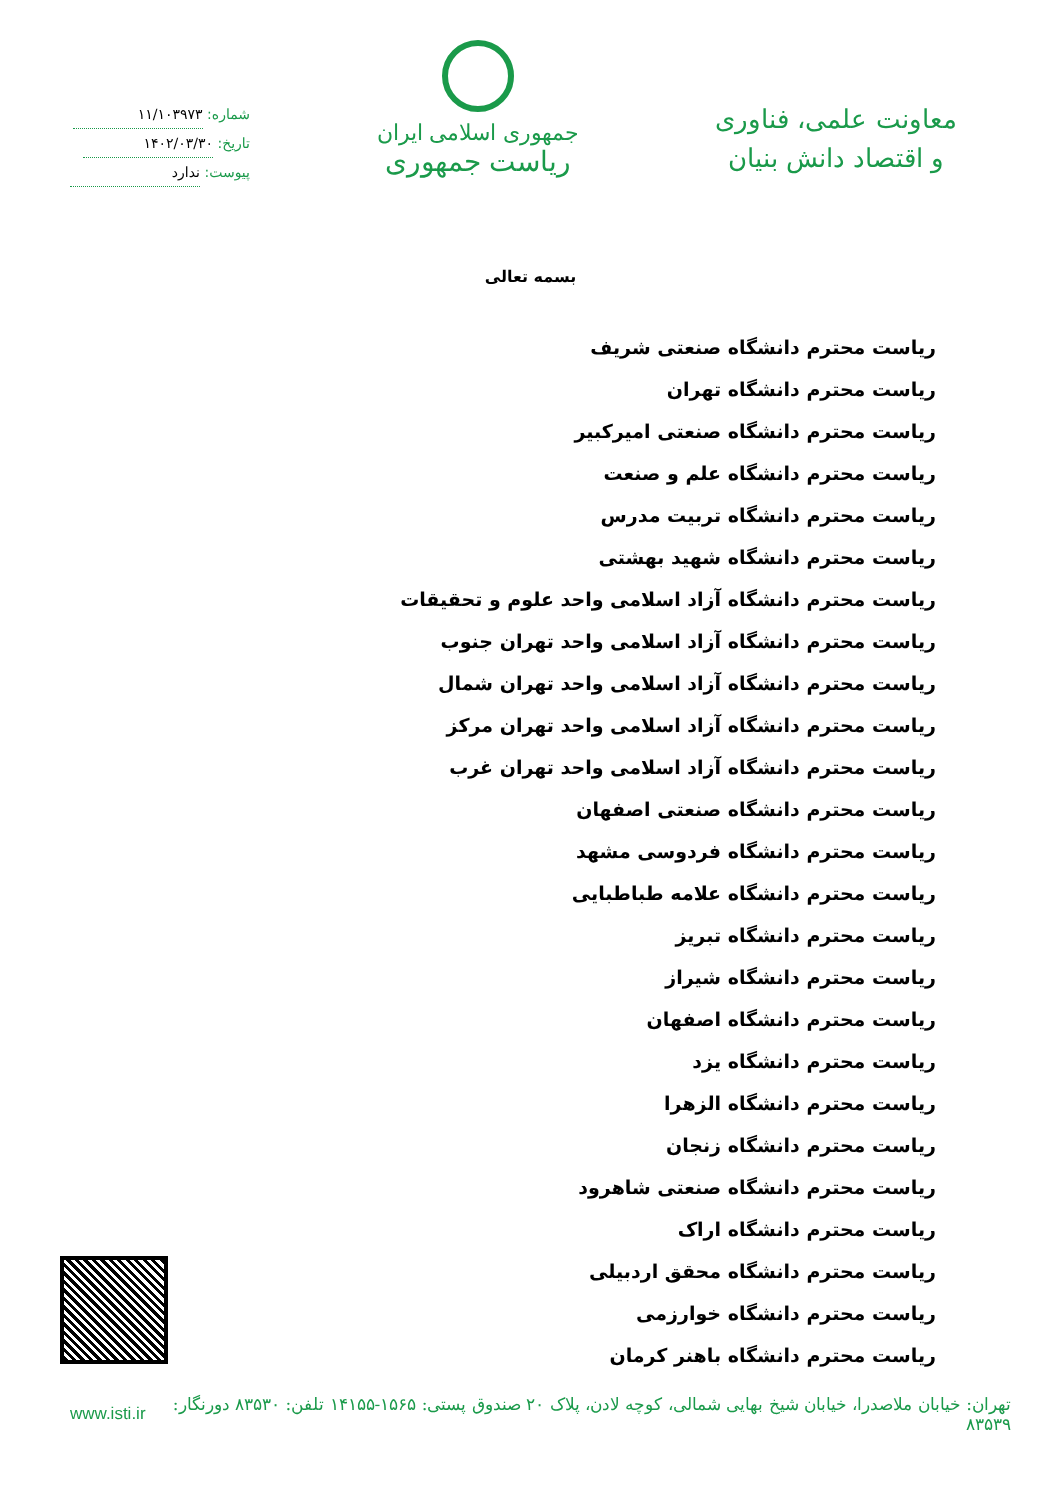معاونت علمی، فناوری
و اقتصاد دانش بنیان
جمهوری اسلامی ایران
ریاست جمهوری
شماره: ۱۱/۱۰۳۹۷۳
تاریخ: ۱۴۰۲/۰۳/۳۰
پیوست: ندارد
بسمه تعالی
ریاست محترم دانشگاه صنعتی شریف
ریاست محترم دانشگاه تهران
ریاست محترم دانشگاه صنعتی امیرکبیر
ریاست محترم دانشگاه علم و صنعت
ریاست محترم دانشگاه تربیت مدرس
ریاست محترم دانشگاه شهید بهشتی
ریاست محترم دانشگاه آزاد اسلامی واحد علوم و تحقیقات
ریاست محترم دانشگاه آزاد اسلامی واحد تهران جنوب
ریاست محترم دانشگاه آزاد اسلامی واحد تهران شمال
ریاست محترم دانشگاه آزاد اسلامی واحد تهران مرکز
ریاست محترم دانشگاه آزاد اسلامی واحد تهران غرب
ریاست محترم دانشگاه صنعتی اصفهان
ریاست محترم دانشگاه فردوسی مشهد
ریاست محترم دانشگاه علامه طباطبایی
ریاست محترم دانشگاه تبریز
ریاست محترم دانشگاه شیراز
ریاست محترم دانشگاه اصفهان
ریاست محترم دانشگاه یزد
ریاست محترم دانشگاه الزهرا
ریاست محترم دانشگاه زنجان
ریاست محترم دانشگاه صنعتی شاهرود
ریاست محترم دانشگاه اراک
ریاست محترم دانشگاه محقق اردبیلی
ریاست محترم دانشگاه خوارزمی
ریاست محترم دانشگاه باهنر کرمان
تهران: خیابان ملاصدرا، خیابان شیخ بهایی شمالی، کوچه لادن، پلاک ۲۰ صندوق پستی: ۱۵۶۵-۱۴۱۵۵ تلفن: ۸۳۵۳۰ دورنگار: ۸۳۵۳۹ www.isti.ir